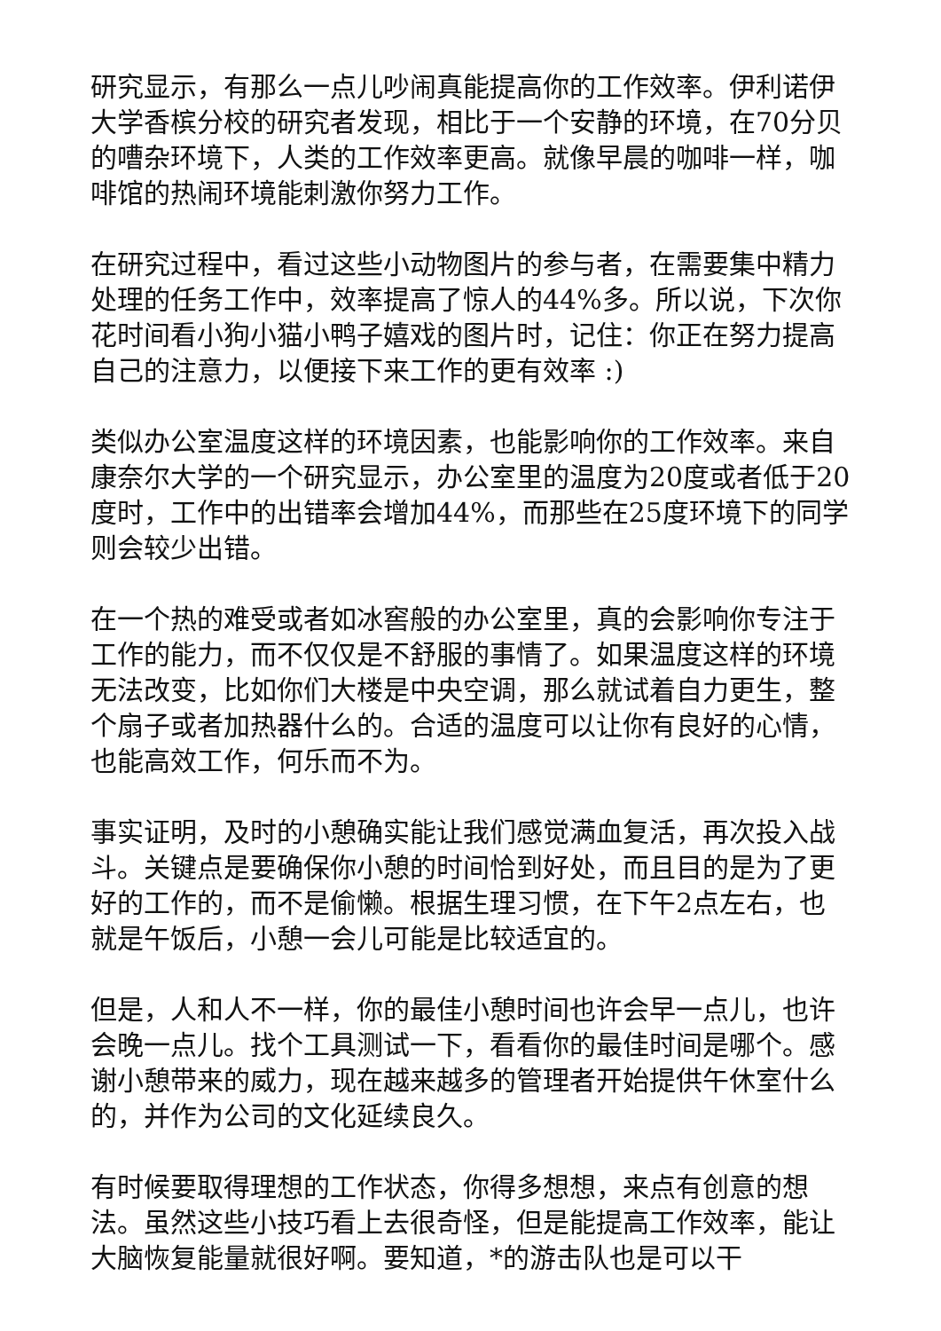研究显示，有那么一点儿吵闹真能提高你的工作效率。伊利诺伊大学香槟分校的研究者发现，相比于一个安静的环境，在70分贝的嘈杂环境下，人类的工作效率更高。就像早晨的咖啡一样，咖啡馆的热闹环境能刺激你努力工作。
在研究过程中，看过这些小动物图片的参与者，在需要集中精力处理的任务工作中，效率提高了惊人的44%多。所以说，下次你花时间看小狗小猫小鸭子嬉戏的图片时，记住：你正在努力提高自己的注意力，以便接下来工作的更有效率 :)
类似办公室温度这样的环境因素，也能影响你的工作效率。来自康奈尔大学的一个研究显示，办公室里的温度为20度或者低于20度时，工作中的出错率会增加44%，而那些在25度环境下的同学则会较少出错。
在一个热的难受或者如冰窖般的办公室里，真的会影响你专注于工作的能力，而不仅仅是不舒服的事情了。如果温度这样的环境无法改变，比如你们大楼是中央空调，那么就试着自力更生，整个扇子或者加热器什么的。合适的温度可以让你有良好的心情，也能高效工作，何乐而不为。
事实证明，及时的小憩确实能让我们感觉满血复活，再次投入战斗。关键点是要确保你小憩的时间恰到好处，而且目的是为了更好的工作的，而不是偷懒。根据生理习惯，在下午2点左右，也就是午饭后，小憩一会儿可能是比较适宜的。
但是，人和人不一样，你的最佳小憩时间也许会早一点儿，也许会晚一点儿。找个工具测试一下，看看你的最佳时间是哪个。感谢小憩带来的威力，现在越来越多的管理者开始提供午休室什么的，并作为公司的文化延续良久。
有时候要取得理想的工作状态，你得多想想，来点有创意的想法。虽然这些小技巧看上去很奇怪，但是能提高工作效率，能让大脑恢复能量就很好啊。要知道，*的游击队也是可以干